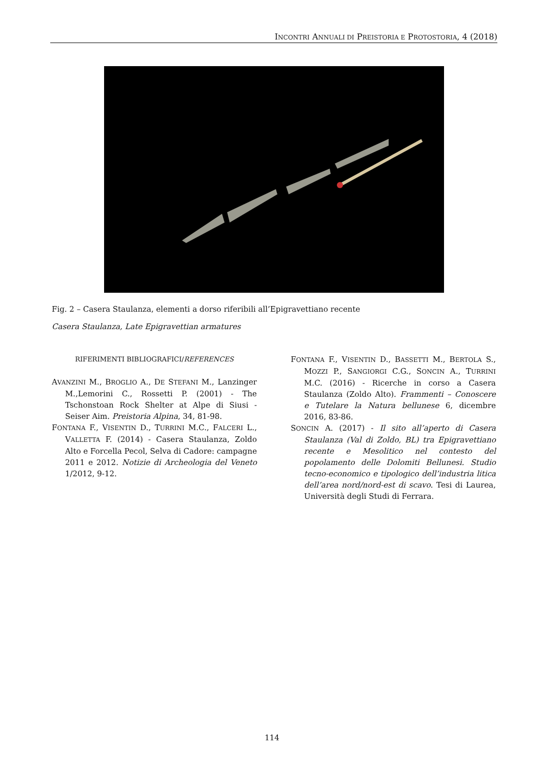INCONTRI ANNUALI DI PREISTORIA E PROTOSTORIA, 4 (2018)
Fig. 2 – Casera Staulanza, elementi a dorso riferibili all’Epigravettiano recente
Casera Staulanza, Late Epigravettian armatures
RIFERIMENTI BIBLIOGRAFICI/REFERENCES
AVANZINI M., BROGLIO A., DE STEFANI M., Lanzinger M.,Lemorini C., Rossetti P. (2001) - The Tschonstoan Rock Shelter at Alpe di Siusi - Seiser Aim. Preistoria Alpina, 34, 81-98.
FONTANA F., VISENTIN D., TURRINI M.C., FALCERI L., VALLETTA F. (2014) - Casera Staulanza, Zoldo Alto e Forcella Pecol, Selva di Cadore: campagne 2011 e 2012. Notizie di Archeologia del Veneto 1/2012, 9-12.
FONTANA F., VISENTIN D., BASSETTI M., BERTOLA S., MOZZI P., SANGIORGI C.G., SONCIN A., TURRINI M.C. (2016) - Ricerche in corso a Casera Staulanza (Zoldo Alto). Frammenti – Conoscere e Tutelare la Natura bellunese 6, dicembre 2016, 83-86.
SONCIN A. (2017) - Il sito all’aperto di Casera Staulanza (Val di Zoldo, BL) tra Epigravettiano recente e Mesolitico nel contesto del popolamento delle Dolomiti Bellunesi. Studio tecno-economico e tipologico dell’industria litica dell’area nord/nord-est di scavo. Tesi di Laurea, Università degli Studi di Ferrara.
114